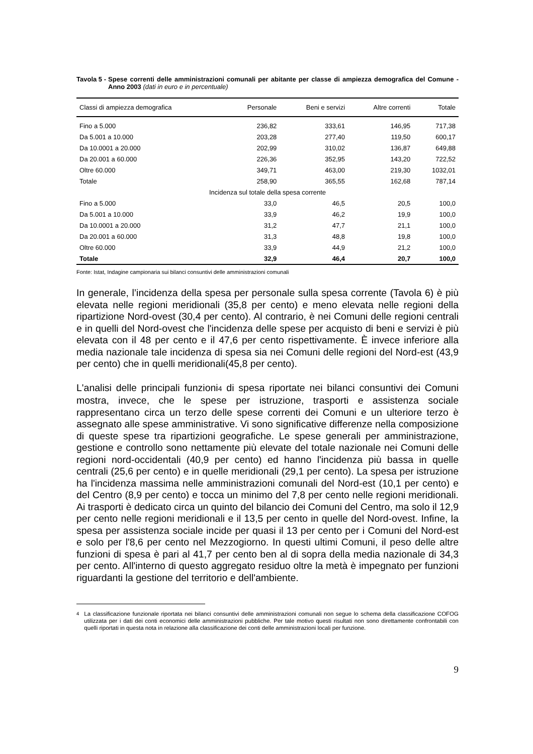Tavola 5 - Spese correnti delle amministrazioni comunali per abitante per classe di ampiezza demografica del Comune - Anno 2003 (dati in euro e in percentuale)
| Classi di ampiezza demografica | Personale | Beni e servizi | Altre correnti | Totale |
| --- | --- | --- | --- | --- |
| Fino a 5.000 | 236,82 | 333,61 | 146,95 | 717,38 |
| Da 5.001 a 10.000 | 203,28 | 277,40 | 119,50 | 600,17 |
| Da 10.0001 a 20.000 | 202,99 | 310,02 | 136,87 | 649,88 |
| Da 20.001 a 60.000 | 226,36 | 352,95 | 143,20 | 722,52 |
| Oltre 60.000 | 349,71 | 463,00 | 219,30 | 1032,01 |
| Totale | 258,90 | 365,55 | 162,68 | 787,14 |
| Incidenza sul totale della spesa corrente | | | | |
| Fino a 5.000 | 33,0 | 46,5 | 20,5 | 100,0 |
| Da 5.001 a 10.000 | 33,9 | 46,2 | 19,9 | 100,0 |
| Da 10.0001 a 20.000 | 31,2 | 47,7 | 21,1 | 100,0 |
| Da 20.001 a 60.000 | 31,3 | 48,8 | 19,8 | 100,0 |
| Oltre 60.000 | 33,9 | 44,9 | 21,2 | 100,0 |
| Totale | 32,9 | 46,4 | 20,7 | 100,0 |
Fonte: Istat, Indagine campionaria sui bilanci consuntivi delle amministrazioni comunali
In generale, l’incidenza della spesa per personale sulla spesa corrente (Tavola 6) è più elevata nelle regioni meridionali (35,8 per cento) e meno elevata nelle regioni della ripartizione Nord-ovest (30,4 per cento). Al contrario, è nei Comuni delle regioni centrali e in quelli del Nord-ovest che l'incidenza delle spese per acquisto di beni e servizi è più elevata con il 48 per cento e il 47,6 per cento rispettivamente. È invece inferiore alla media nazionale tale incidenza di spesa sia nei Comuni delle regioni del Nord-est (43,9 per cento) che in quelli meridionali(45,8 per cento).
L'analisi delle principali funzioni4 di spesa riportate nei bilanci consuntivi dei Comuni mostra, invece, che le spese per istruzione, trasporti e assistenza sociale rappresentano circa un terzo delle spese correnti dei Comuni e un ulteriore terzo è assegnato alle spese amministrative. Vi sono significative differenze nella composizione di queste spese tra ripartizioni geografiche. Le spese generali per amministrazione, gestione e controllo sono nettamente più elevate del totale nazionale nei Comuni delle regioni nord-occidentali (40,9 per cento) ed hanno l'incidenza più bassa in quelle centrali (25,6 per cento) e in quelle meridionali (29,1 per cento). La spesa per istruzione ha l'incidenza massima nelle amministrazioni comunali del Nord-est (10,1 per cento) e del Centro (8,9 per cento) e tocca un minimo del 7,8 per cento nelle regioni meridionali. Ai trasporti è dedicato circa un quinto del bilancio dei Comuni del Centro, ma solo il 12,9 per cento nelle regioni meridionali e il 13,5 per cento in quelle del Nord-ovest. Infine, la spesa per assistenza sociale incide per quasi il 13 per cento per i Comuni del Nord-est e solo per l'8,6 per cento nel Mezzogiorno. In questi ultimi Comuni, il peso delle altre funzioni di spesa è pari al 41,7 per cento ben al di sopra della media nazionale di 34,3 per cento. All'interno di questo aggregato residuo oltre la metà è impegnato per funzioni riguardanti la gestione del territorio e dell'ambiente.
<sup>4</sup> La classificazione funzionale riportata nei bilanci consuntivi delle amministrazioni comunali non segue lo schema della classificazione COFOG utilizzata per i dati dei conti economici delle amministrazioni pubbliche. Per tale motivo questi risultati non sono direttamente confrontabili con quelli riportati in questa nota in relazione alla classificazione dei conti delle amministrazioni locali per funzione.
9